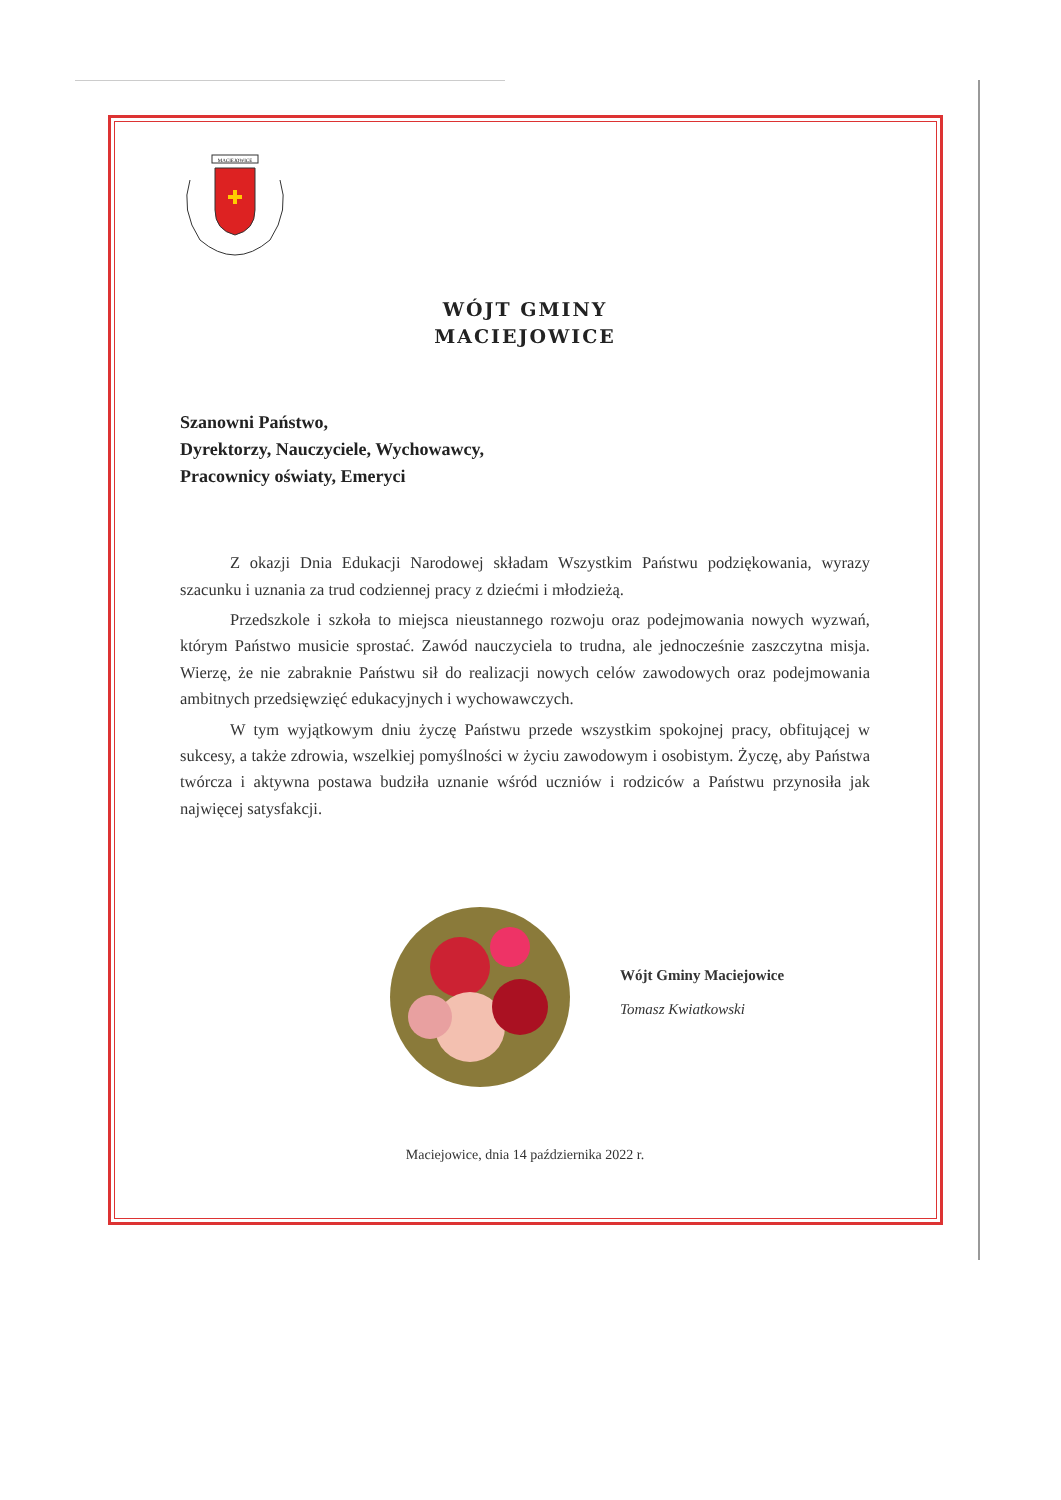MACIEJOWICE
WÓJT GMINY
MACIEJOWICE
Szanowni Państwo,
Dyrektorzy, Nauczyciele, Wychowawcy,
Pracownicy oświaty, Emeryci
Z okazji Dnia Edukacji Narodowej składam Wszystkim Państwu podziękowania, wyrazy szacunku i uznania za trud codziennej pracy z dziećmi i młodzieżą.
Przedszkole i szkoła to miejsca nieustannego rozwoju oraz podejmowania nowych wyzwań, którym Państwo musicie sprostać. Zawód nauczyciela to trudna, ale jednocześnie zaszczytna misja. Wierzę, że nie zabraknie Państwu sił do realizacji nowych celów zawodowych oraz podejmowania ambitnych przedsięwzięć edukacyjnych i wychowawczych.
W tym wyjątkowym dniu życzę Państwu przede wszystkim spokojnej pracy, obfitującej w sukcesy, a także zdrowia, wszelkiej pomyślności w życiu zawodowym i osobistym. Życzę, aby Państwa twórcza i aktywna postawa budziła uznanie wśród uczniów i rodziców a Państwu przynosiła jak najwięcej satysfakcji.
Wójt Gminy Maciejowice
Tomasz Kwiatkowski
Maciejowice, dnia 14 października 2022 r.